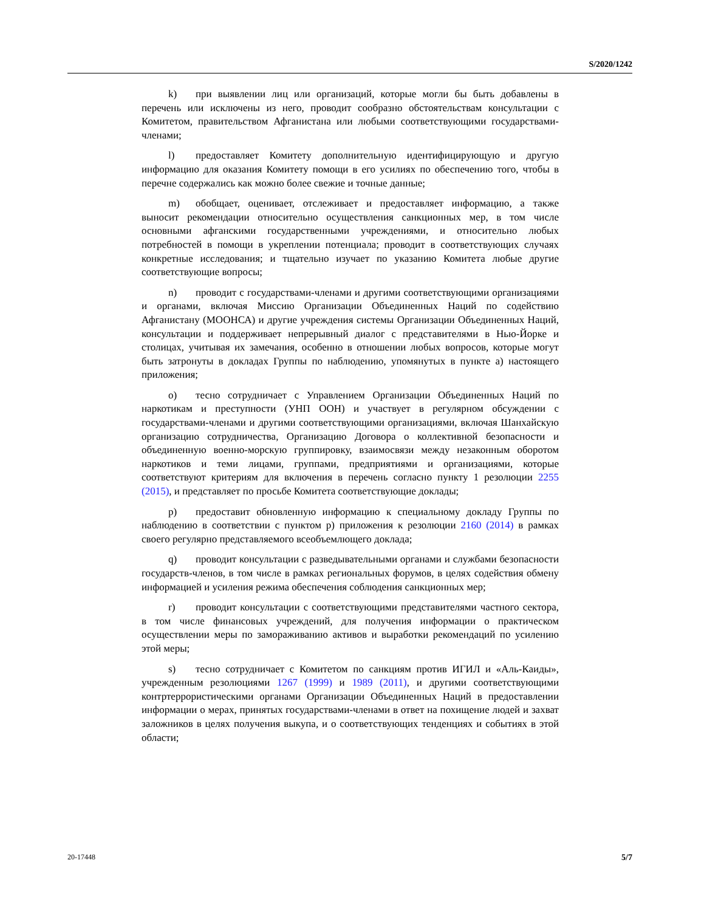S/2020/1242
k) при выявлении лиц или организаций, которые могли бы быть добавлены в перечень или исключены из него, проводит сообразно обстоятельствам консультации с Комитетом, правительством Афганистана или любыми соответствующими государствами-членами;
l) предоставляет Комитету дополнительную идентифицирующую и другую информацию для оказания Комитету помощи в его усилиях по обеспечению того, чтобы в перечне содержались как можно более свежие и точные данные;
m) обобщает, оценивает, отслеживает и предоставляет информацию, а также выносит рекомендации относительно осуществления санкционных мер, в том числе основными афганскими государственными учреждениями, и относительно любых потребностей в помощи в укреплении потенциала; проводит в соответствующих случаях конкретные исследования; и тщательно изучает по указанию Комитета любые другие соответствующие вопросы;
n) проводит с государствами-членами и другими соответствующими организациями и органами, включая Миссию Организации Объединенных Наций по содействию Афганистану (МООНСА) и другие учреждения системы Организации Объединенных Наций, консультации и поддерживает непрерывный диалог с представителями в Нью-Йорке и столицах, учитывая их замечания, особенно в отношении любых вопросов, которые могут быть затронуты в докладах Группы по наблюдению, упомянутых в пункте a) настоящего приложения;
o) тесно сотрудничает с Управлением Организации Объединенных Наций по наркотикам и преступности (УНП ООН) и участвует в регулярном обсуждении с государствами-членами и другими соответствующими организациями, включая Шанхайскую организацию сотрудничества, Организацию Договора о коллективной безопасности и объединенную военно-морскую группировку, взаимосвязи между незаконным оборотом наркотиков и теми лицами, группами, предприятиями и организациями, которые соответствуют критериям для включения в перечень согласно пункту 1 резолюции 2255 (2015), и представляет по просьбе Комитета соответствующие доклады;
p) предоставит обновленную информацию к специальному докладу Группы по наблюдению в соответствии с пунктом p) приложения к резолюции 2160 (2014) в рамках своего регулярно представляемого всеобъемлющего доклада;
q) проводит консультации с разведывательными органами и службами безопасности государств-членов, в том числе в рамках региональных форумов, в целях содействия обмену информацией и усиления режима обеспечения соблюдения санкционных мер;
r) проводит консультации с соответствующими представителями частного сектора, в том числе финансовых учреждений, для получения информации о практическом осуществлении меры по замораживанию активов и выработки рекомендаций по усилению этой меры;
s) тесно сотрудничает с Комитетом по санкциям против ИГИЛ и «Аль-Каиды», учрежденным резолюциями 1267 (1999) и 1989 (2011), и другими соответствующими контртеррористическими органами Организации Объединенных Наций в предоставлении информации о мерах, принятых государствами-членами в ответ на похищение людей и захват заложников в целях получения выкупа, и о соответствующих тенденциях и событиях в этой области;
20-17448 5/7